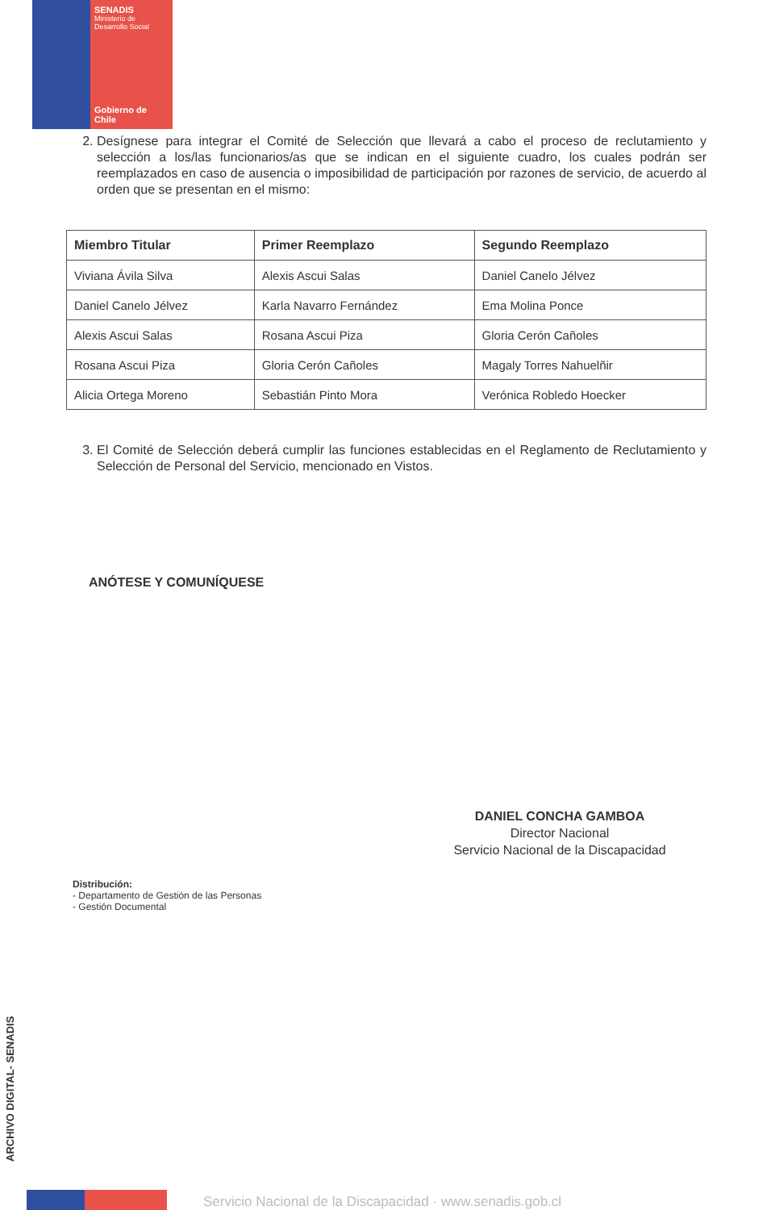SENADIS
Ministerio de
Desarrollo Social
Gobierno de Chile
2. Desígnese para integrar el Comité de Selección que llevará a cabo el proceso de reclutamiento y selección a los/las funcionarios/as que se indican en el siguiente cuadro, los cuales podrán ser reemplazados en caso de ausencia o imposibilidad de participación por razones de servicio, de acuerdo al orden que se presentan en el mismo:
| Miembro Titular | Primer Reemplazo | Segundo Reemplazo |
| --- | --- | --- |
| Viviana Ávila Silva | Alexis Ascui Salas | Daniel Canelo Jélvez |
| Daniel Canelo Jélvez | Karla Navarro Fernández | Ema Molina Ponce |
| Alexis Ascui Salas | Rosana Ascui Piza | Gloria Cerón Cañoles |
| Rosana Ascui Piza | Gloria Cerón Cañoles | Magaly Torres Nahuelñir |
| Alicia Ortega Moreno | Sebastián Pinto Mora | Verónica Robledo Hoecker |
3. El Comité de Selección deberá cumplir las funciones establecidas en el Reglamento de Reclutamiento y Selección de Personal del Servicio, mencionado en Vistos.
ANÓTESE Y COMUNÍQUESE
DANIEL CONCHA GAMBOA
Director Nacional
Servicio Nacional de la Discapacidad
Distribución:
- Departamento de Gestión de las Personas
- Gestión Documental
ARCHIVO DIGITAL- SENADIS
Servicio Nacional de la Discapacidad · www.senadis.gob.cl